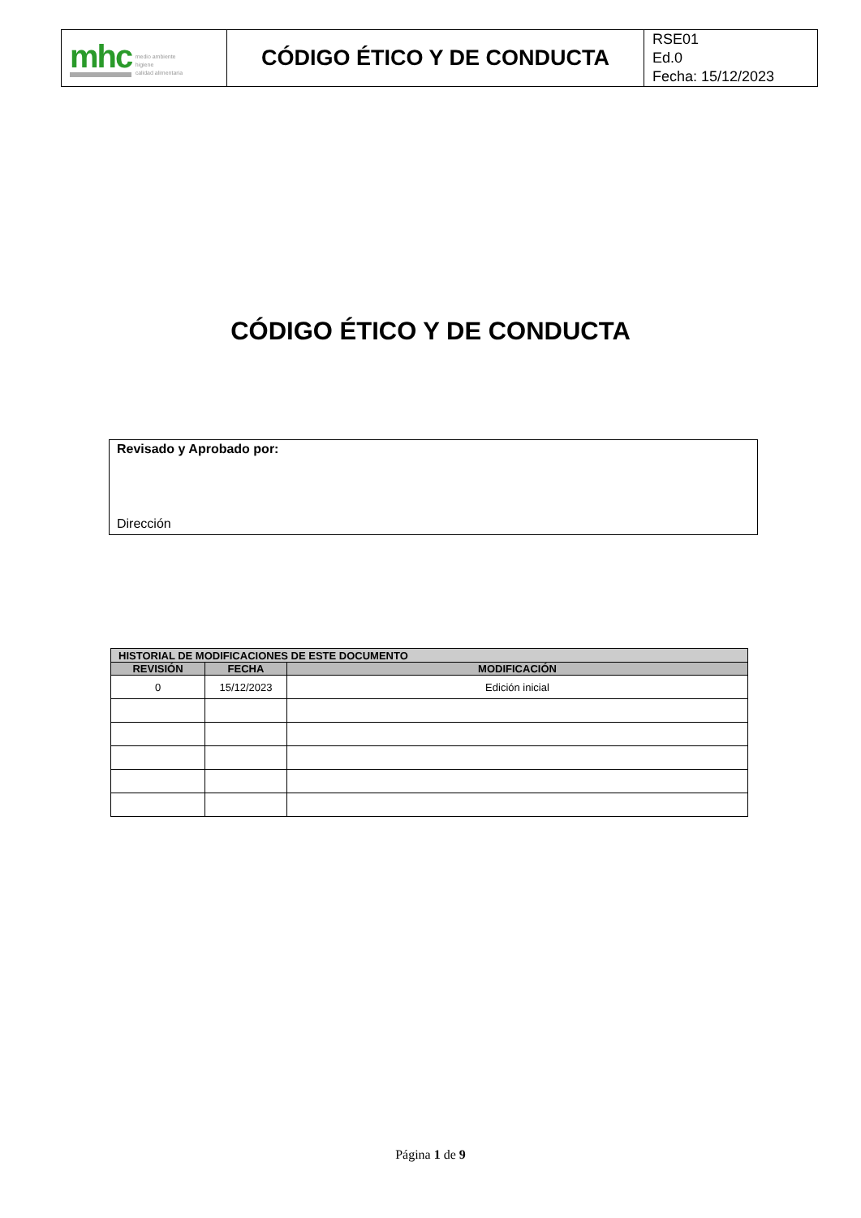| mhc medio ambiente higiene calidad alimentaria | CÓDIGO ÉTICO Y DE CONDUCTA | RSE01 Ed.0 Fecha: 15/12/2023 |
CÓDIGO ÉTICO Y DE CONDUCTA
Revisado y Aprobado por:
Dirección
| HISTORIAL DE MODIFICACIONES DE ESTE DOCUMENTO | | |
| --- | --- | --- |
| REVISIÓN | FECHA | MODIFICACIÓN |
| 0 | 15/12/2023 | Edición inicial |
Página 1 de 9